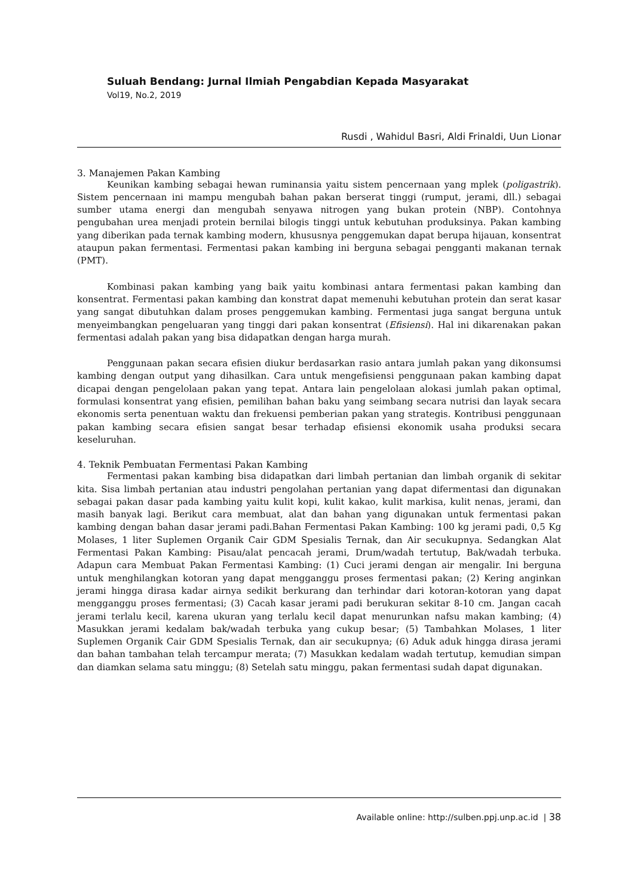Suluah Bendang: Jurnal Ilmiah Pengabdian Kepada Masyarakat
Vol19, No.2, 2019
Rusdi , Wahidul Basri, Aldi Frinaldi, Uun Lionar
3. Manajemen Pakan Kambing
Keunikan kambing sebagai hewan ruminansia yaitu sistem pencernaan yang mplek (poligastrik). Sistem pencernaan ini mampu mengubah bahan pakan berserat tinggi (rumput, jerami, dll.) sebagai sumber utama energi dan mengubah senyawa nitrogen yang bukan protein (NBP). Contohnya pengubahan urea menjadi protein bernilai bilogis tinggi untuk kebutuhan produksinya. Pakan kambing yang diberikan pada ternak kambing modern, khususnya penggemukan dapat berupa hijauan, konsentrat ataupun pakan fermentasi. Fermentasi pakan kambing ini berguna sebagai pengganti makanan ternak (PMT).
Kombinasi pakan kambing yang baik yaitu kombinasi antara fermentasi pakan kambing dan konsentrat. Fermentasi pakan kambing dan konstrat dapat memenuhi kebutuhan protein dan serat kasar yang sangat dibutuhkan dalam proses penggemukan kambing. Fermentasi juga sangat berguna untuk menyeimbangkan pengeluaran yang tinggi dari pakan konsentrat (Efisiensi). Hal ini dikarenakan pakan fermentasi adalah pakan yang bisa didapatkan dengan harga murah.
Penggunaan pakan secara efisien diukur berdasarkan rasio antara jumlah pakan yang dikonsumsi kambing dengan output yang dihasilkan. Cara untuk mengefisiensi penggunaan pakan kambing dapat dicapai dengan pengelolaan pakan yang tepat. Antara lain pengelolaan alokasi jumlah pakan optimal, formulasi konsentrat yang efisien, pemilihan bahan baku yang seimbang secara nutrisi dan layak secara ekonomis serta penentuan waktu dan frekuensi pemberian pakan yang strategis. Kontribusi penggunaan pakan kambing secara efisien sangat besar terhadap efisiensi ekonomik usaha produksi secara keseluruhan.
4. Teknik Pembuatan Fermentasi Pakan Kambing
Fermentasi pakan kambing bisa didapatkan dari limbah pertanian dan limbah organik di sekitar kita. Sisa limbah pertanian atau industri pengolahan pertanian yang dapat difermentasi dan digunakan sebagai pakan dasar pada kambing yaitu kulit kopi, kulit kakao, kulit markisa, kulit nenas, jerami, dan masih banyak lagi. Berikut cara membuat, alat dan bahan yang digunakan untuk fermentasi pakan kambing dengan bahan dasar jerami padi.Bahan Fermentasi Pakan Kambing: 100 kg jerami padi, 0,5 Kg Molases, 1 liter Suplemen Organik Cair GDM Spesialis Ternak, dan Air secukupnya. Sedangkan Alat Fermentasi Pakan Kambing: Pisau/alat pencacah jerami, Drum/wadah tertutup, Bak/wadah terbuka. Adapun cara Membuat Pakan Fermentasi Kambing: (1) Cuci jerami dengan air mengalir. Ini berguna untuk menghilangkan kotoran yang dapat mengganggu proses fermentasi pakan; (2) Kering anginkan jerami hingga dirasa kadar airnya sedikit berkurang dan terhindar dari kotoran-kotoran yang dapat mengganggu proses fermentasi; (3) Cacah kasar jerami padi berukuran sekitar 8-10 cm. Jangan cacah jerami terlalu kecil, karena ukuran yang terlalu kecil dapat menurunkan nafsu makan kambing; (4) Masukkan jerami kedalam bak/wadah terbuka yang cukup besar; (5) Tambahkan Molases, 1 liter Suplemen Organik Cair GDM Spesialis Ternak, dan air secukupnya; (6) Aduk aduk hingga dirasa jerami dan bahan tambahan telah tercampur merata; (7) Masukkan kedalam wadah tertutup, kemudian simpan dan diamkan selama satu minggu; (8) Setelah satu minggu, pakan fermentasi sudah dapat digunakan.
Available online: http://sulben.ppj.unp.ac.id | 38